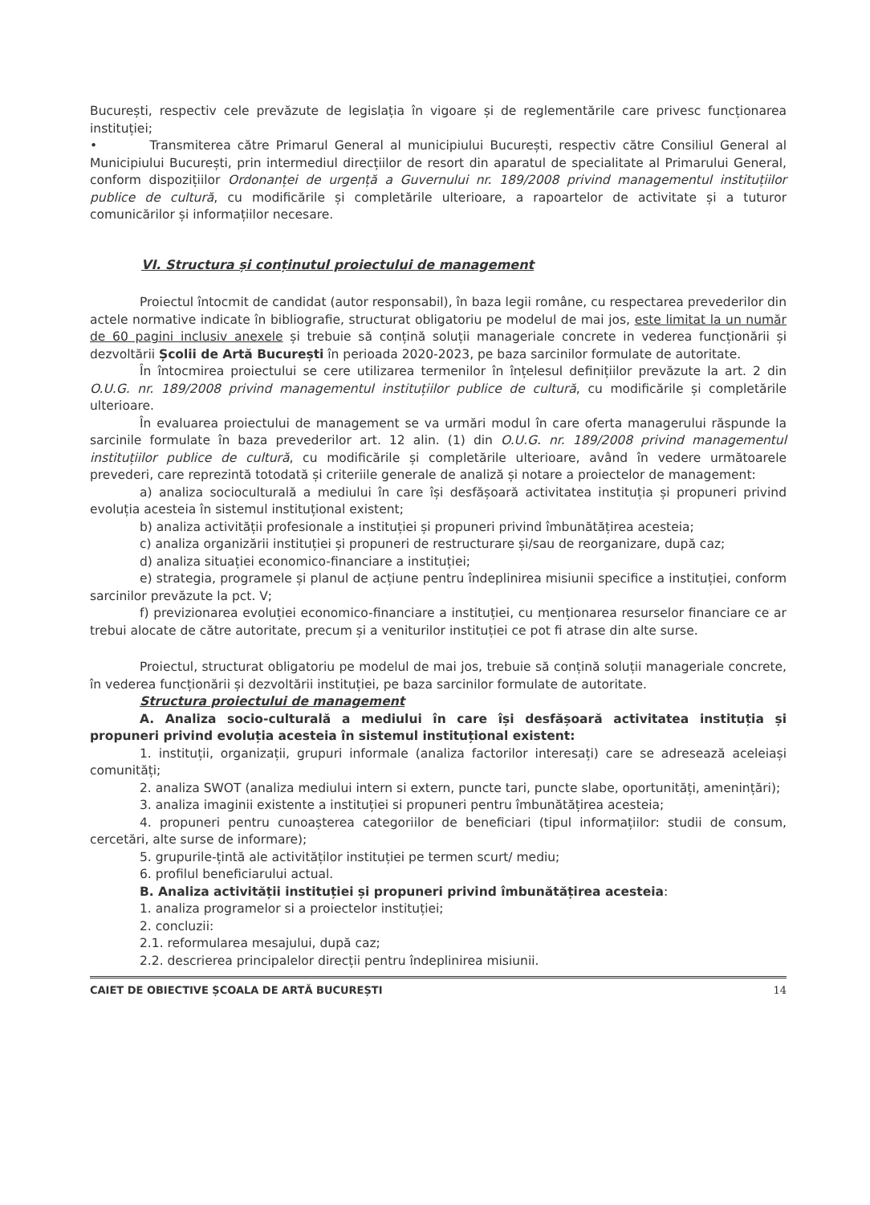București, respectiv cele prevăzute de legislația în vigoare și de reglementările care privesc funcționarea instituției;
• Transmiterea către Primarul General al municipiului București, respectiv către Consiliul General al Municipiului București, prin intermediul direcțiilor de resort din aparatul de specialitate al Primarului General, conform dispozițiilor Ordonanței de urgență a Guvernului nr. 189/2008 privind managementul instituțiilor publice de cultură, cu modificările și completările ulterioare, a rapoartelor de activitate și a tuturor comunicărilor și informațiilor necesare.
VI. Structura și conținutul proiectului de management
Proiectul întocmit de candidat (autor responsabil), în baza legii române, cu respectarea prevederilor din actele normative indicate în bibliografie, structurat obligatoriu pe modelul de mai jos, este limitat la un număr de 60 pagini inclusiv anexele și trebuie să conțină soluții manageriale concrete in vederea funcționării și dezvoltării Școlii de Artă București în perioada 2020-2023, pe baza sarcinilor formulate de autoritate.
În întocmirea proiectului se cere utilizarea termenilor în înțelesul definițiilor prevăzute la art. 2 din O.U.G. nr. 189/2008 privind managementul instituțiilor publice de cultură, cu modificările și completările ulterioare.
În evaluarea proiectului de management se va urmări modul în care oferta managerului răspunde la sarcinile formulate în baza prevederilor art. 12 alin. (1) din O.U.G. nr. 189/2008 privind managementul instituțiilor publice de cultură, cu modificările și completările ulterioare, având în vedere următoarele prevederi, care reprezintă totodată și criteriile generale de analiză și notare a proiectelor de management:
a) analiza socioculturală a mediului în care își desfășoară activitatea instituția și propuneri privind evoluția acesteia în sistemul instituțional existent;
b) analiza activității profesionale a instituției și propuneri privind îmbunătățirea acesteia;
c) analiza organizării instituției și propuneri de restructurare și/sau de reorganizare, după caz;
d) analiza situației economico-financiare a instituției;
e) strategia, programele și planul de acțiune pentru îndeplinirea misiunii specifice a instituției, conform sarcinilor prevăzute la pct. V;
f) previzionarea evoluției economico-financiare a instituției, cu menționarea resurselor financiare ce ar trebui alocate de către autoritate, precum și a veniturilor instituției ce pot fi atrase din alte surse.
Proiectul, structurat obligatoriu pe modelul de mai jos, trebuie să conțină soluții manageriale concrete, în vederea funcționării și dezvoltării instituției, pe baza sarcinilor formulate de autoritate.
Structura proiectului de management
A. Analiza socio-culturală a mediului în care își desfășoară activitatea instituția și propuneri privind evoluția acesteia în sistemul instituțional existent:
1. instituții, organizații, grupuri informale (analiza factorilor interesați) care se adresează aceleiași comunități;
2. analiza SWOT (analiza mediului intern si extern, puncte tari, puncte slabe, oportunități, amenințări);
3. analiza imaginii existente a instituției si propuneri pentru îmbunătățirea acesteia;
4. propuneri pentru cunoașterea categoriilor de beneficiari (tipul informațiilor: studii de consum, cercetări, alte surse de informare);
5. grupurile-țintă ale activităților instituției pe termen scurt/ mediu;
6. profilul beneficiarului actual.
B. Analiza activității instituției și propuneri privind îmbunătățirea acesteia:
1. analiza programelor si a proiectelor instituției;
2. concluzii:
2.1. reformularea mesajului, după caz;
2.2. descrierea principalelor direcții pentru îndeplinirea misiunii.
CAIET DE OBIECTIVE ȘCOALA DE ARTĂ BUCUREȘTI 14